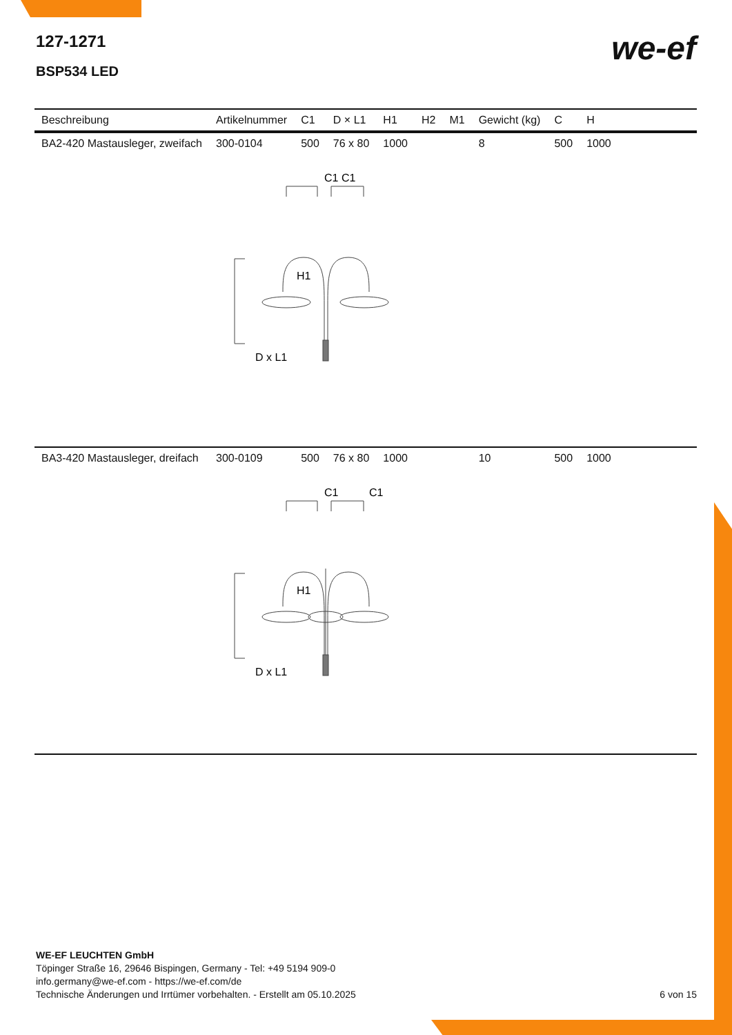127-1271
BSP534 LED
we-ef
| Beschreibung | Artikelnummer | C1 | D × L1 | H1 | H2 | M1 | Gewicht (kg) | C | H | |
| --- | --- | --- | --- | --- | --- | --- | --- | --- | --- | --- |
| BA2-420 Mastausleger, zweifach | 300-0104 | 500 | 76 x 80 | 1000 | | | 8 | 500 | 1000 | |
| H1 C1 C1 D x L1 | | | | | | | | | | |
| BA3-420 Mastausleger, dreifach | 300-0109 | 500 | 76 x 80 | 1000 | | | 10 | 500 | 1000 | |
| H1 C1 C1 D x L1 | | | | | | | | | | |
WE-EF LEUCHTEN GmbH
Töpinger Straße 16, 29646 Bispingen, Germany - Tel: +49 5194 909-0
info.germany@we-ef.com - https://we-ef.com/de
Technische Änderungen und Irrtümer vorbehalten. - Erstellt am 05.10.2025 6 von 15